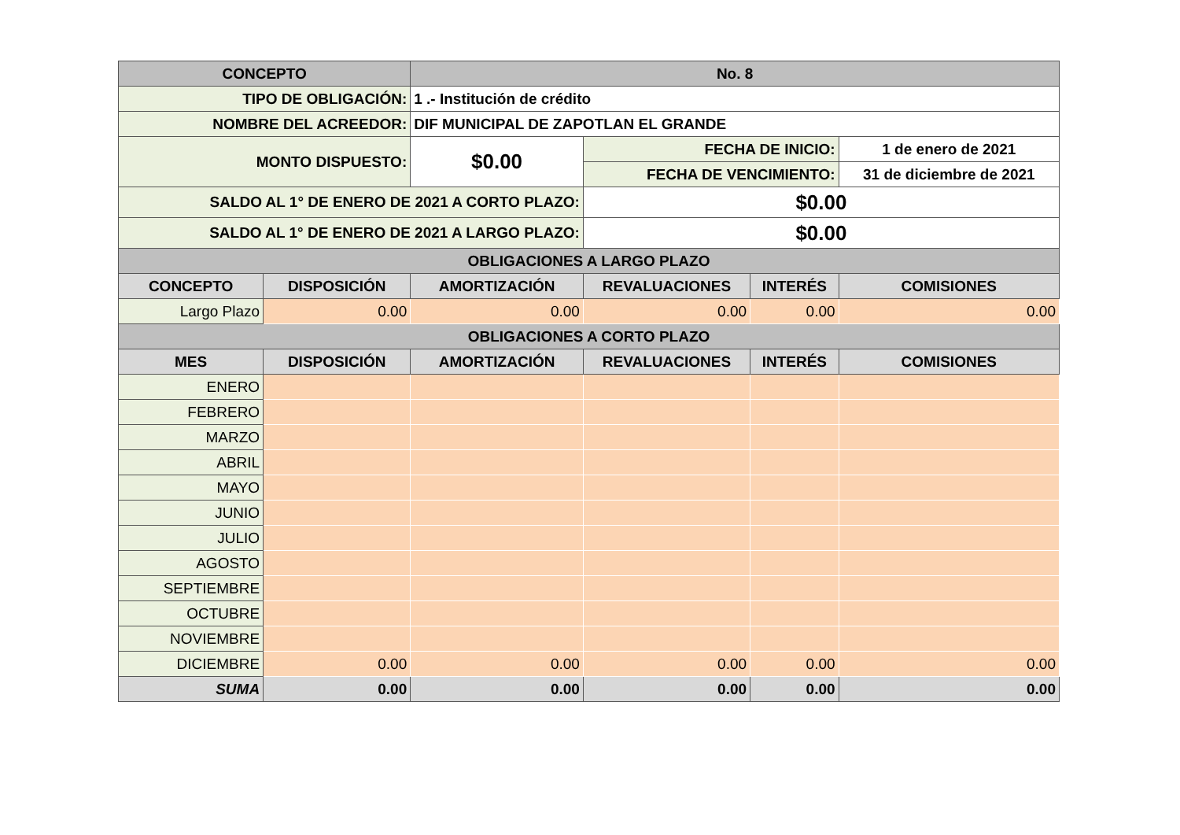| CONCEPTO | | No. 8 | | | |
| --- | --- | --- | --- | --- | --- |
| TIPO DE OBLIGACIÓN: | | 1 .- Institución de crédito | | | |
| NOMBRE DEL ACREEDOR: | | DIF MUNICIPAL DE ZAPOTLAN EL GRANDE | | | |
| MONTO DISPUESTO: | | $0.00 | FECHA DE INICIO: | | 1 de enero de 2021 |
| | | | FECHA DE VENCIMIENTO: | | 31 de diciembre de 2021 |
| SALDO AL 1° DE ENERO DE 2021 A CORTO PLAZO: | | | $0.00 | | |
| SALDO AL 1° DE ENERO DE 2021 A LARGO PLAZO: | | | $0.00 | | |
| OBLIGACIONES A LARGO PLAZO | | | | | |
| CONCEPTO | DISPOSICIÓN | AMORTIZACIÓN | REVALUACIONES | INTERÉS | COMISIONES |
| Largo Plazo | 0.00 | 0.00 | 0.00 | 0.00 | 0.00 |
| OBLIGACIONES A CORTO PLAZO | | | | | |
| MES | DISPOSICIÓN | AMORTIZACIÓN | REVALUACIONES | INTERÉS | COMISIONES |
| ENERO | | | | | |
| FEBRERO | | | | | |
| MARZO | | | | | |
| ABRIL | | | | | |
| MAYO | | | | | |
| JUNIO | | | | | |
| JULIO | | | | | |
| AGOSTO | | | | | |
| SEPTIEMBRE | | | | | |
| OCTUBRE | | | | | |
| NOVIEMBRE | | | | | |
| DICIEMBRE | 0.00 | 0.00 | 0.00 | 0.00 | 0.00 |
| SUMA | 0.00 | 0.00 | 0.00 | 0.00 | 0.00 |